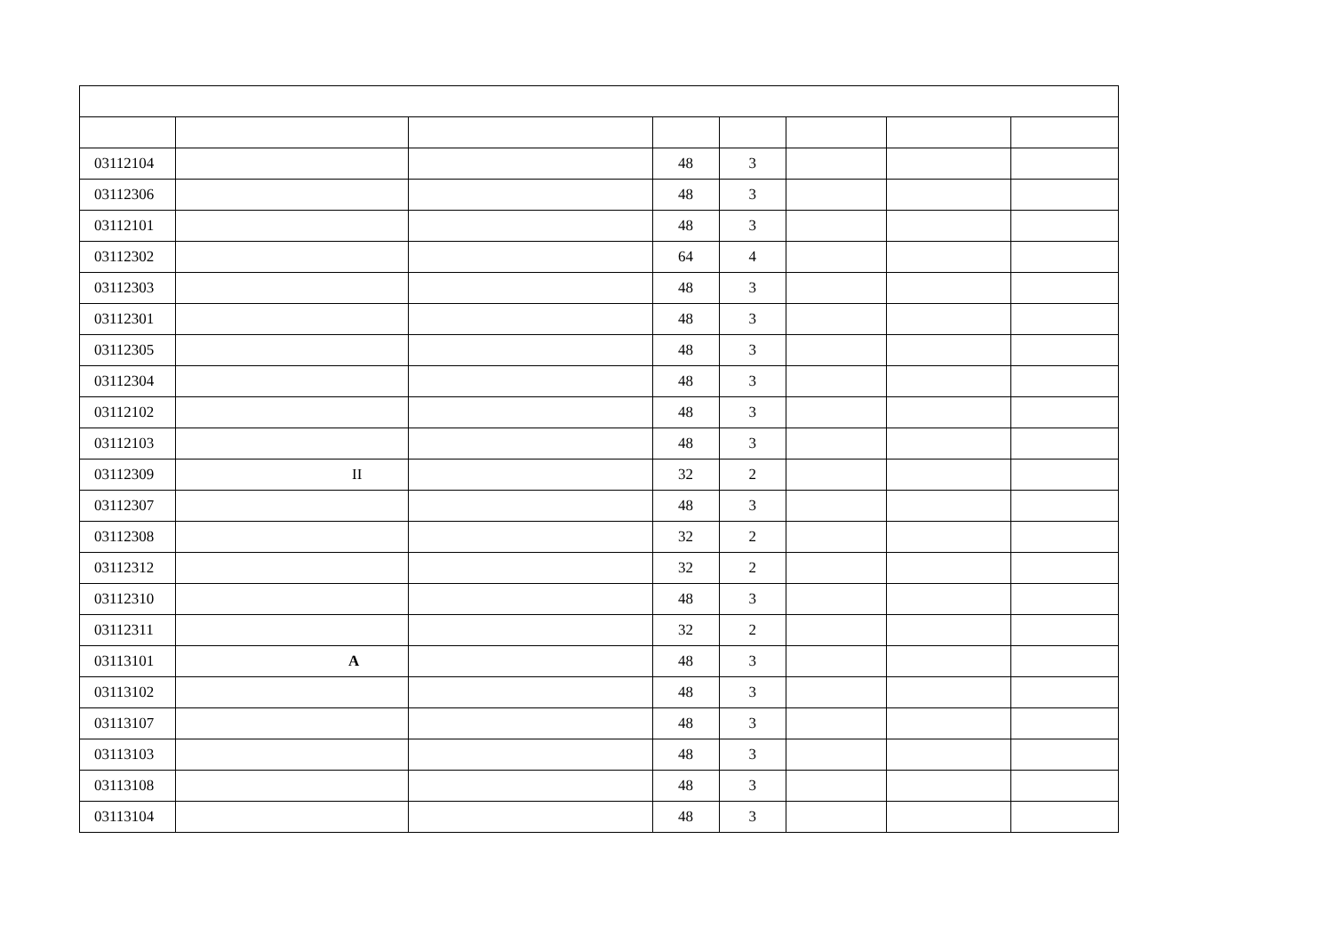| 03112104 | | | 48 | 3 | | | |
| 03112306 | | | 48 | 3 | | | |
| 03112101 | | | 48 | 3 | | | |
| 03112302 | | | 64 | 4 | | | |
| 03112303 | | | 48 | 3 | | | |
| 03112301 | | | 48 | 3 | | | |
| 03112305 | | | 48 | 3 | | | |
| 03112304 | | | 48 | 3 | | | |
| 03112102 | | | 48 | 3 | | | |
| 03112103 | | | 48 | 3 | | | |
| 03112309 | II | | 32 | 2 | | | |
| 03112307 | | | 48 | 3 | | | |
| 03112308 | | | 32 | 2 | | | |
| 03112312 | | | 32 | 2 | | | |
| 03112310 | | | 48 | 3 | | | |
| 03112311 | | | 32 | 2 | | | |
| 03113101 | A | | 48 | 3 | | | |
| 03113102 | | | 48 | 3 | | | |
| 03113107 | | | 48 | 3 | | | |
| 03113103 | | | 48 | 3 | | | |
| 03113108 | | | 48 | 3 | | | |
| 03113104 | | | 48 | 3 | | | |